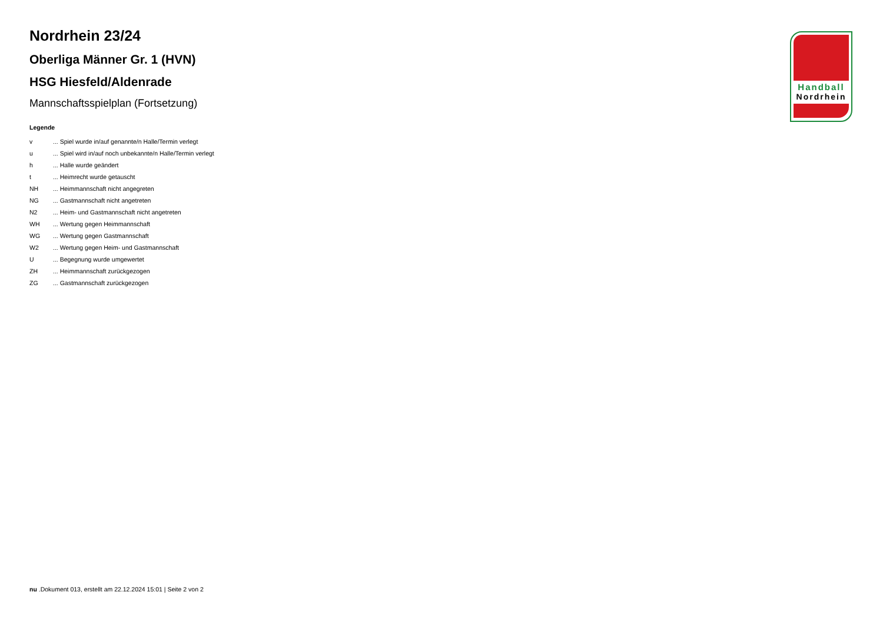Handball
Nordrhein
Nordrhein 23/24
Oberliga Männer Gr. 1 (HVN)
HSG Hiesfeld/Aldenrade
Mannschaftsspielplan (Fortsetzung)
Legende
| v | ... Spiel wurde in/auf genannte/n Halle/Termin verlegt |
| u | ... Spiel wird in/auf noch unbekannte/n Halle/Termin verlegt |
| h | ... Halle wurde geändert |
| t | ... Heimrecht wurde getauscht |
| NH | ... Heimmannschaft nicht angegreten |
| NG | ... Gastmannschaft nicht angetreten |
| N2 | ... Heim- und Gastmannschaft nicht angetreten |
| WH | ... Wertung gegen Heimmannschaft |
| WG | ... Wertung gegen Gastmannschaft |
| W2 | ... Wertung gegen Heim- und Gastmannschaft |
| U | ... Begegnung wurde umgewertet |
| ZH | ... Heimmannschaft zurückgezogen |
| ZG | ... Gastmannschaft zurückgezogen |
nu .Dokument 013, erstellt am 22.12.2024 15:01 | Seite 2 von 2